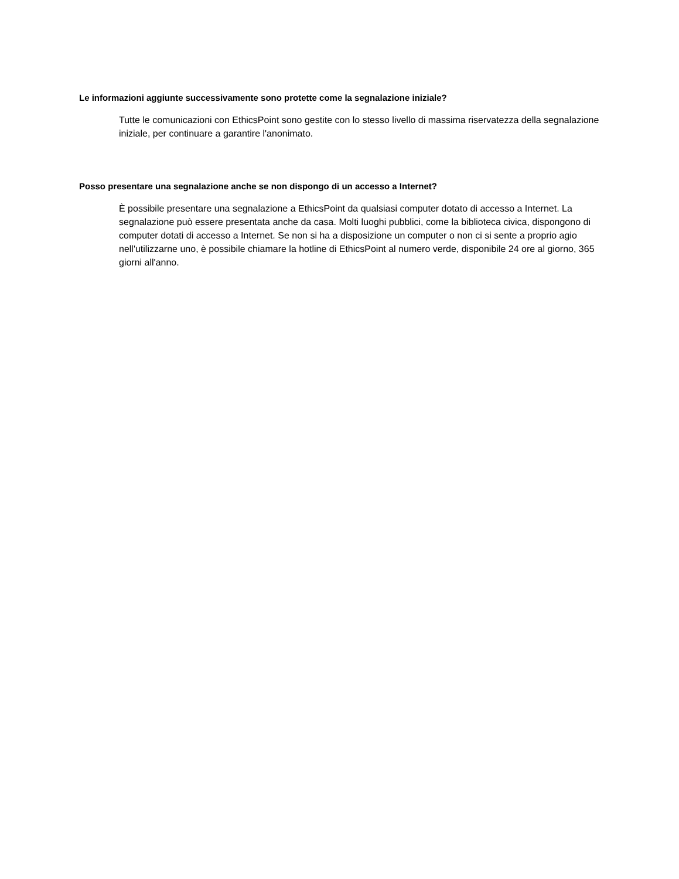Le informazioni aggiunte successivamente sono protette come la segnalazione iniziale?
Tutte le comunicazioni con EthicsPoint sono gestite con lo stesso livello di massima riservatezza della segnalazione iniziale, per continuare a garantire l'anonimato.
Posso presentare una segnalazione anche se non dispongo di un accesso a Internet?
È possibile presentare una segnalazione a EthicsPoint da qualsiasi computer dotato di accesso a Internet. La segnalazione può essere presentata anche da casa. Molti luoghi pubblici, come la biblioteca civica, dispongono di computer dotati di accesso a Internet. Se non si ha a disposizione un computer o non ci si sente a proprio agio nell'utilizzarne uno, è possibile chiamare la hotline di EthicsPoint al numero verde, disponibile 24 ore al giorno, 365 giorni all'anno.